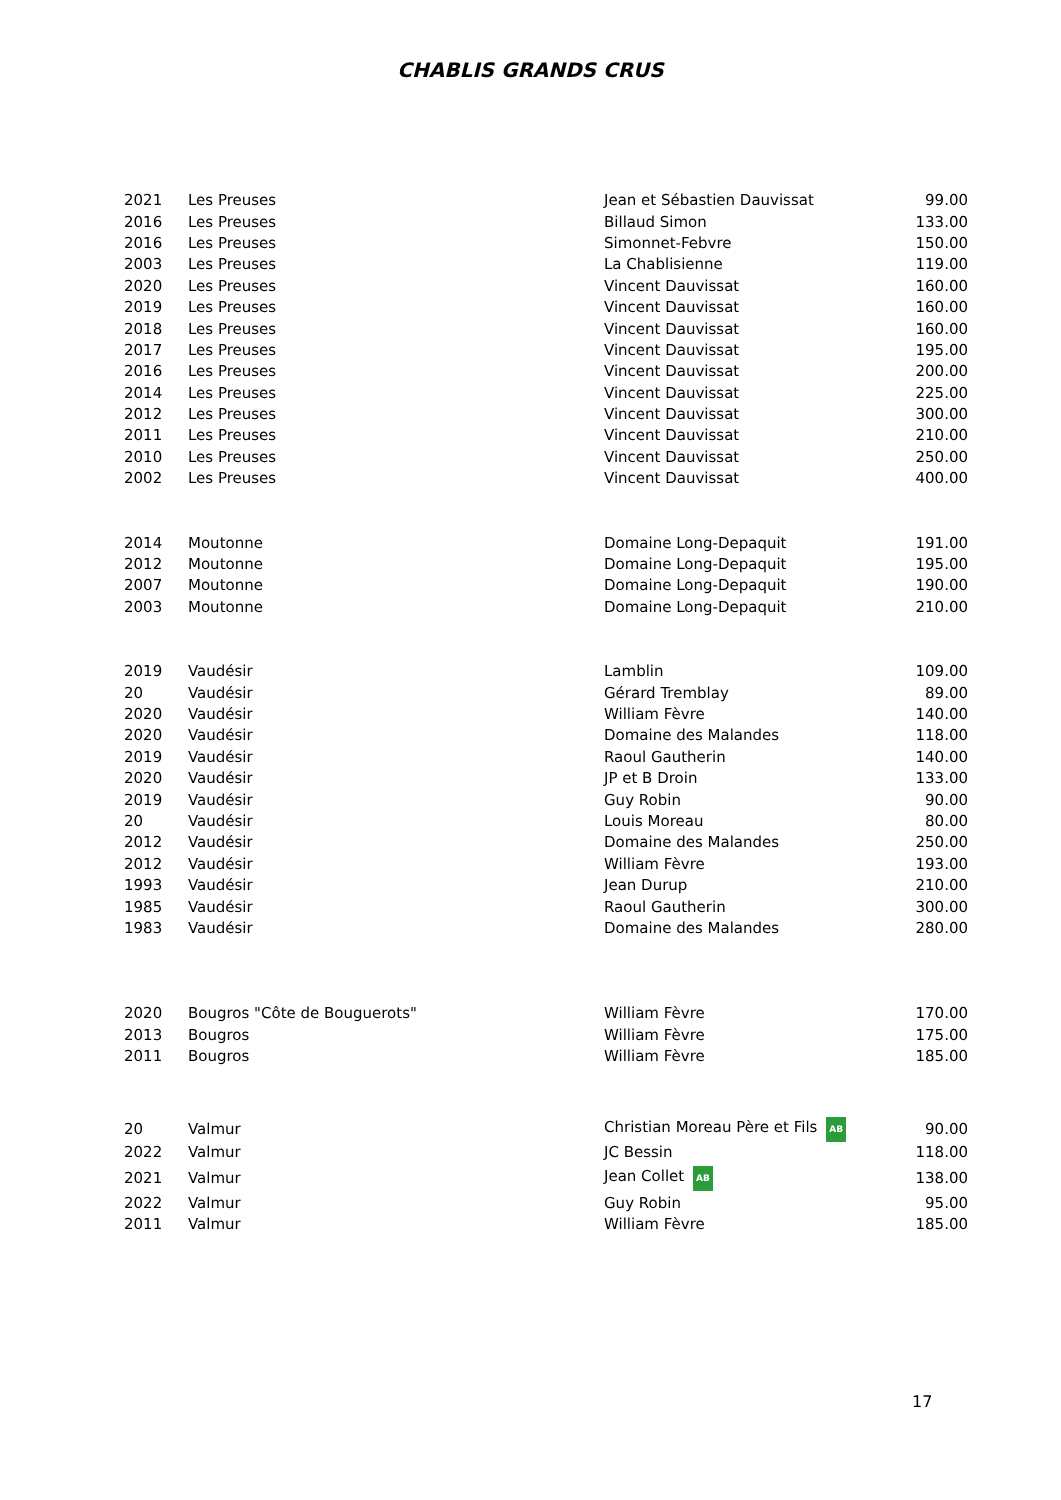CHABLIS GRANDS CRUS
| 2021 | Les Preuses | Jean et Sébastien Dauvissat | 99.00 |
| 2016 | Les Preuses | Billaud Simon | 133.00 |
| 2016 | Les Preuses | Simonnet-Febvre | 150.00 |
| 2003 | Les Preuses | La Chablisienne | 119.00 |
| 2020 | Les Preuses | Vincent Dauvissat | 160.00 |
| 2019 | Les Preuses | Vincent Dauvissat | 160.00 |
| 2018 | Les Preuses | Vincent Dauvissat | 160.00 |
| 2017 | Les Preuses | Vincent Dauvissat | 195.00 |
| 2016 | Les Preuses | Vincent Dauvissat | 200.00 |
| 2014 | Les Preuses | Vincent Dauvissat | 225.00 |
| 2012 | Les Preuses | Vincent Dauvissat | 300.00 |
| 2011 | Les Preuses | Vincent Dauvissat | 210.00 |
| 2010 | Les Preuses | Vincent Dauvissat | 250.00 |
| 2002 | Les Preuses | Vincent Dauvissat | 400.00 |
| 2014 | Moutonne | Domaine Long-Depaquit | 191.00 |
| 2012 | Moutonne | Domaine Long-Depaquit | 195.00 |
| 2007 | Moutonne | Domaine Long-Depaquit | 190.00 |
| 2003 | Moutonne | Domaine Long-Depaquit | 210.00 |
| 2019 | Vaudésir | Lamblin | 109.00 |
| 20 | Vaudésir | Gérard Tremblay | 89.00 |
| 2020 | Vaudésir | William Fèvre | 140.00 |
| 2020 | Vaudésir | Domaine des Malandes | 118.00 |
| 2019 | Vaudésir | Raoul Gautherin | 140.00 |
| 2020 | Vaudésir | JP et B Droin | 133.00 |
| 2019 | Vaudésir | Guy Robin | 90.00 |
| 20 | Vaudésir | Louis Moreau | 80.00 |
| 2012 | Vaudésir | Domaine des Malandes | 250.00 |
| 2012 | Vaudésir | William Fèvre | 193.00 |
| 1993 | Vaudésir | Jean Durup | 210.00 |
| 1985 | Vaudésir | Raoul Gautherin | 300.00 |
| 1983 | Vaudésir | Domaine des Malandes | 280.00 |
| 2020 | Bougros "Côte de Bouguerots" | William Fèvre | 170.00 |
| 2013 | Bougros | William Fèvre | 175.00 |
| 2011 | Bougros | William Fèvre | 185.00 |
| 20 | Valmur | Christian Moreau Père et Fils AB | 90.00 |
| 2022 | Valmur | JC Bessin | 118.00 |
| 2021 | Valmur | Jean Collet AB | 138.00 |
| 2022 | Valmur | Guy Robin | 95.00 |
| 2011 | Valmur | William Fèvre | 185.00 |
17